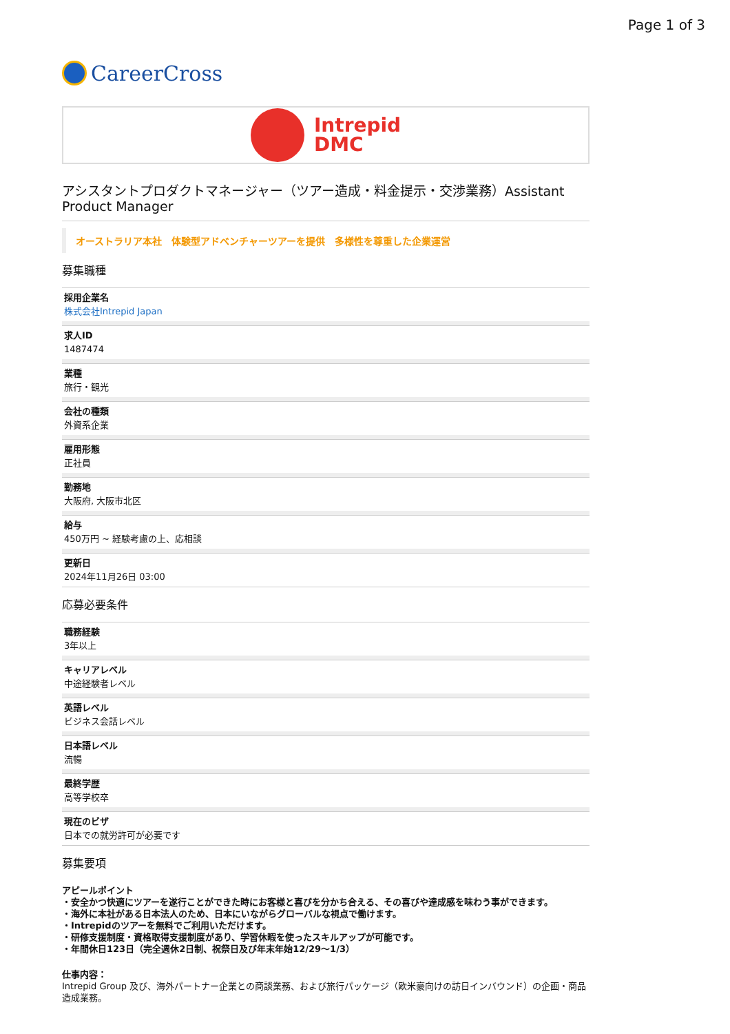Page 1 of 3
CareerCross
Intrepid
DMC
アシスタントプロダクトマネージャー（ツアー造成・料金提示・交渉業務）Assistant Product Manager
オーストラリア本社　体験型アドベンチャーツアーを提供　多様性を尊重した企業運営
募集職種
採用企業名
株式会社Intrepid Japan
求人ID
1487474
業種
旅行・観光
会社の種類
外資系企業
雇用形態
正社員
勤務地
大阪府, 大阪市北区
給与
450万円 ~ 経験考慮の上、応相談
更新日
2024年11月26日 03:00
応募必要条件
職務経験
3年以上
キャリアレベル
中途経験者レベル
英語レベル
ビジネス会話レベル
日本語レベル
流暢
最終学歴
高等学校卒
現在のビザ
日本での就労許可が必要です
募集要項
アピールポイント
・安全かつ快適にツアーを遂行ことができた時にお客様と喜びを分かち合える、その喜びや達成感を味わう事ができます。
・海外に本社がある日本法人のため、日本にいながらグローバルな視点で働けます。
・Intrepidのツアーを無料でご利用いただけます。
・研修支援制度・資格取得支援制度があり、学習休暇を使ったスキルアップが可能です。
・年間休日123日（完全週休2日制、祝祭日及び年末年始12/29〜1/3）
仕事内容：
Intrepid Group 及び、海外パートナー企業との商談業務、および旅行パッケージ（欧米豪向けの訪日インバウンド）の企画・商品造成業務。